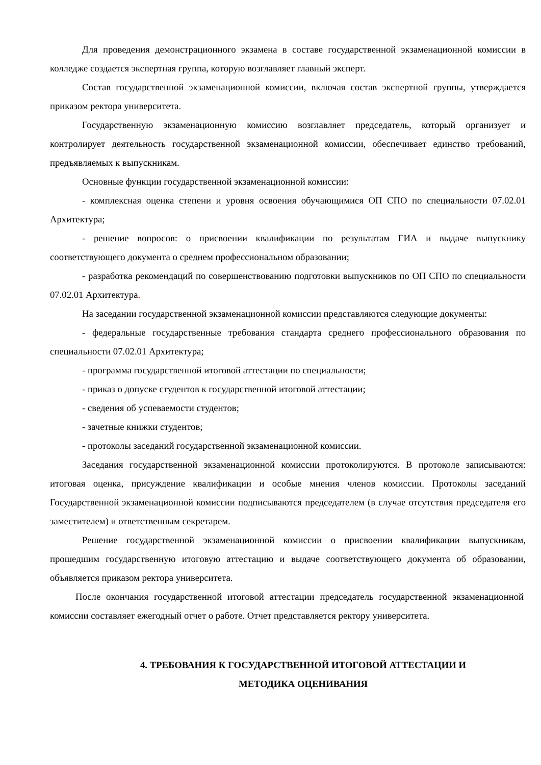Для проведения демонстрационного экзамена в составе государственной экзаменационной комиссии в колледже создается экспертная группа, которую возглавляет главный эксперт.
Состав государственной экзаменационной комиссии, включая состав экспертной группы, утверждается приказом ректора университета.
Государственную экзаменационную комиссию возглавляет председатель, который организует и контролирует деятельность государственной экзаменационной комиссии, обеспечивает единство требований, предъявляемых к выпускникам.
Основные функции государственной экзаменационной комиссии:
- комплексная оценка степени и уровня освоения обучающимися ОП СПО по специальности 07.02.01 Архитектура;
- решение вопросов: о присвоении квалификации по результатам ГИА и выдаче выпускнику соответствующего документа о среднем профессиональном образовании;
- разработка рекомендаций по совершенствованию подготовки выпускников по ОП СПО по специальности 07.02.01 Архитектура.
На заседании государственной экзаменационной комиссии представляются следующие документы:
- федеральные государственные требования стандарта среднего профессионального образования по специальности 07.02.01 Архитектура;
- программа государственной итоговой аттестации по специальности;
- приказ о допуске студентов к государственной итоговой аттестации;
- сведения об успеваемости студентов;
- зачетные книжки студентов;
- протоколы заседаний государственной экзаменационной комиссии.
Заседания государственной экзаменационной комиссии протоколируются. В протоколе записываются: итоговая оценка, присуждение квалификации и особые мнения членов комиссии. Протоколы заседаний Государственной экзаменационной комиссии подписываются председателем (в случае отсутствия председателя его заместителем) и ответственным секретарем.
Решение государственной экзаменационной комиссии о присвоении квалификации выпускникам, прошедшим государственную итоговую аттестацию и выдаче соответствующего документа об образовании, объявляется приказом ректора университета.
После окончания государственной итоговой аттестации председатель государственной экзаменационной комиссии составляет ежегодный отчет о работе. Отчет представляется ректору университета.
4. ТРЕБОВАНИЯ К ГОСУДАРСТВЕННОЙ ИТОГОВОЙ АТТЕСТАЦИИ И
МЕТОДИКА ОЦЕНИВАНИЯ